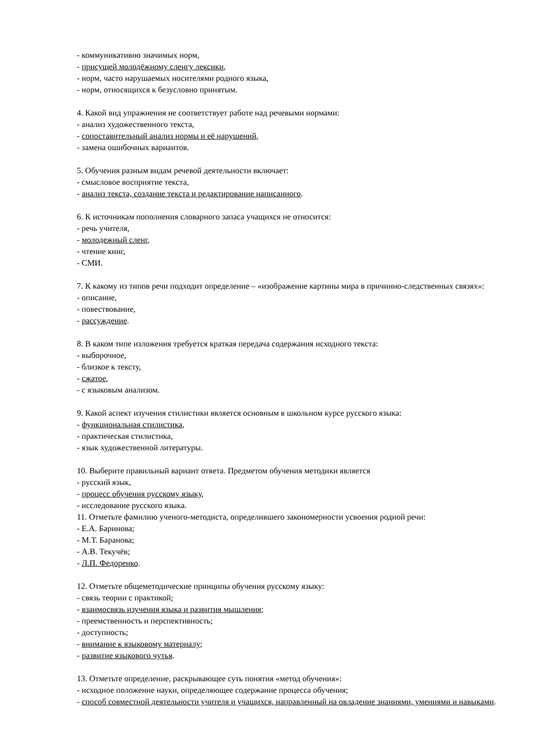- коммуникативно значимых норм,
- присущей молодёжному сленгу лексики,
- норм, часто нарушаемых носителями родного языка,
- норм, относящихся к безусловно принятым.
4. Какой вид упражнения не соответствует работе над речевыми нормами:
- анализ художественного текста,
- сопоставительный анализ нормы и её нарушений,
- замена ошибочных вариантов.
5. Обучения разным видам речевой деятельности включает:
- смысловое восприятие текста,
- анализ текста, создание текста и редактирование написанного.
6. К источникам пополнения словарного запаса учащихся не относится:
- речь учителя,
- молодежный сленг,
- чтение книг,
- СМИ.
7. К какому из типов речи подходит определение – «изображение картины мира в причинно-следственных связях»:
- описание,
- повествование,
- рассуждение.
8. В каком типе изложения требуется краткая передача содержания исходного текста:
- выборочное,
- близкое к тексту,
- сжатое,
- с языковым анализом.
9. Какой аспект изучения стилистики является основным в школьном курсе русского языка:
- функциональная стилистика,
- практическая стилистика,
- язык художественной литературы.
10. Выберите правильный вариант ответа. Предметом обучения методики является
- русский язык,
- процесс обучения русскому языку,
- исследование русского языка.
11. Отметьте фамилию ученого-методиста, определившего закономерности усвоения родной речи:
- Е.А. Баринова;
- М.Т. Баранова;
- А.В. Текучёв;
- Л.П. Федоренко.
12. Отметьте общеметодические принципы обучения русскому языку:
- связь теории с практикой;
- взаимосвязь изучения языка и развития мышления;
- преемственность и перспективность;
- доступность;
- внимание к языковому материалу;
- развитие языкового чутья.
13. Отметьте определение, раскрывающее суть понятия «метод обучения»:
- исходное положение науки, определяющее содержание процесса обучения;
- способ совместной деятельности учителя и учащихся, направленный на овладение знаниями, умениями и навыками.